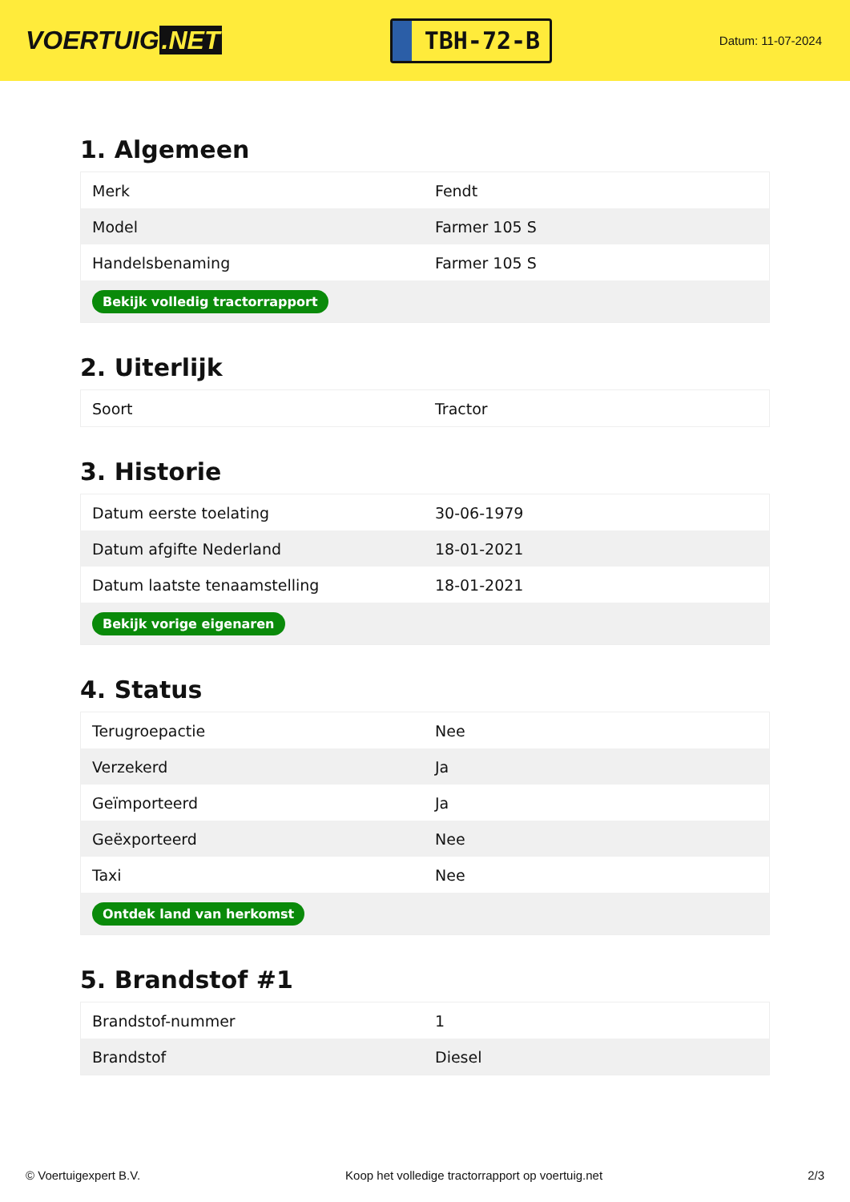VOERTUIG.NET
TBH-72-B
Datum: 11-07-2024
1. Algemeen
| Merk | Fendt |
| Model | Farmer 105 S |
| Handelsbenaming | Farmer 105 S |
| Bekijk volledig tractorrapport | |
2. Uiterlijk
| Soort | Tractor |
3. Historie
| Datum eerste toelating | 30-06-1979 |
| Datum afgifte Nederland | 18-01-2021 |
| Datum laatste tenaamstelling | 18-01-2021 |
| Bekijk vorige eigenaren | |
4. Status
| Terugroepactie | Nee |
| Verzekerd | Ja |
| Geïmporteerd | Ja |
| Geëxporteerd | Nee |
| Taxi | Nee |
| Ontdek land van herkomst | |
5. Brandstof #1
| Brandstof-nummer | 1 |
| Brandstof | Diesel |
© Voertuigexpert B.V. Koop het volledige tractorrapport op voertuig.net 2/3